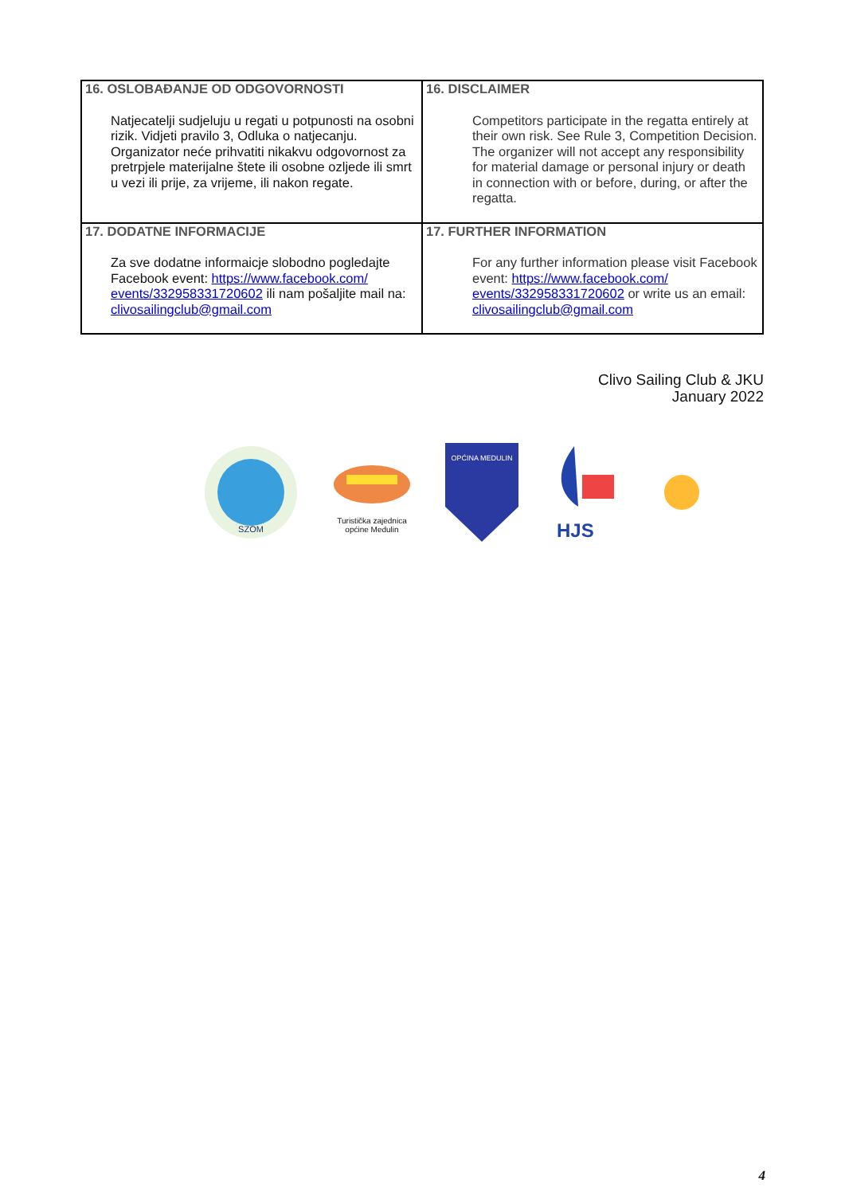| 16. OSLOBAĐANJE OD ODGOVORNOSTI Natjecatelji sudjeluju u regati u potpunosti na osobni rizik. Vidjeti pravilo 3, Odluka o natjecanju. Organizator neće prihvatiti nikakvu odgovornost za pretrpjele materijalne štete ili osobne ozljede ili smrt u vezi ili prije, za vrijeme, ili nakon regate. | 16. DISCLAIMER Competitors participate in the regatta entirely at their own risk. See Rule 3, Competition Decision. The organizer will not accept any responsibility for material damage or personal injury or death in connection with or before, during, or after the regatta. |
| 17. DODATNE INFORMACIJE Za sve dodatne informaicje slobodno pogledajte Facebook event: https://www.facebook.com/ events/332958331720602 ili nam pošaljite mail na: clivosailingclub@gmail.com | 17. FURTHER INFORMATION For any further information please visit Facebook event: https://www.facebook.com/ events/332958331720602 or write us an email: clivosailingclub@gmail.com |
Clivo Sailing Club & JKU
January 2022
SZOM
Turistička zajednica
općine Medulin
OPĆINA MEDULIN
HJS
4